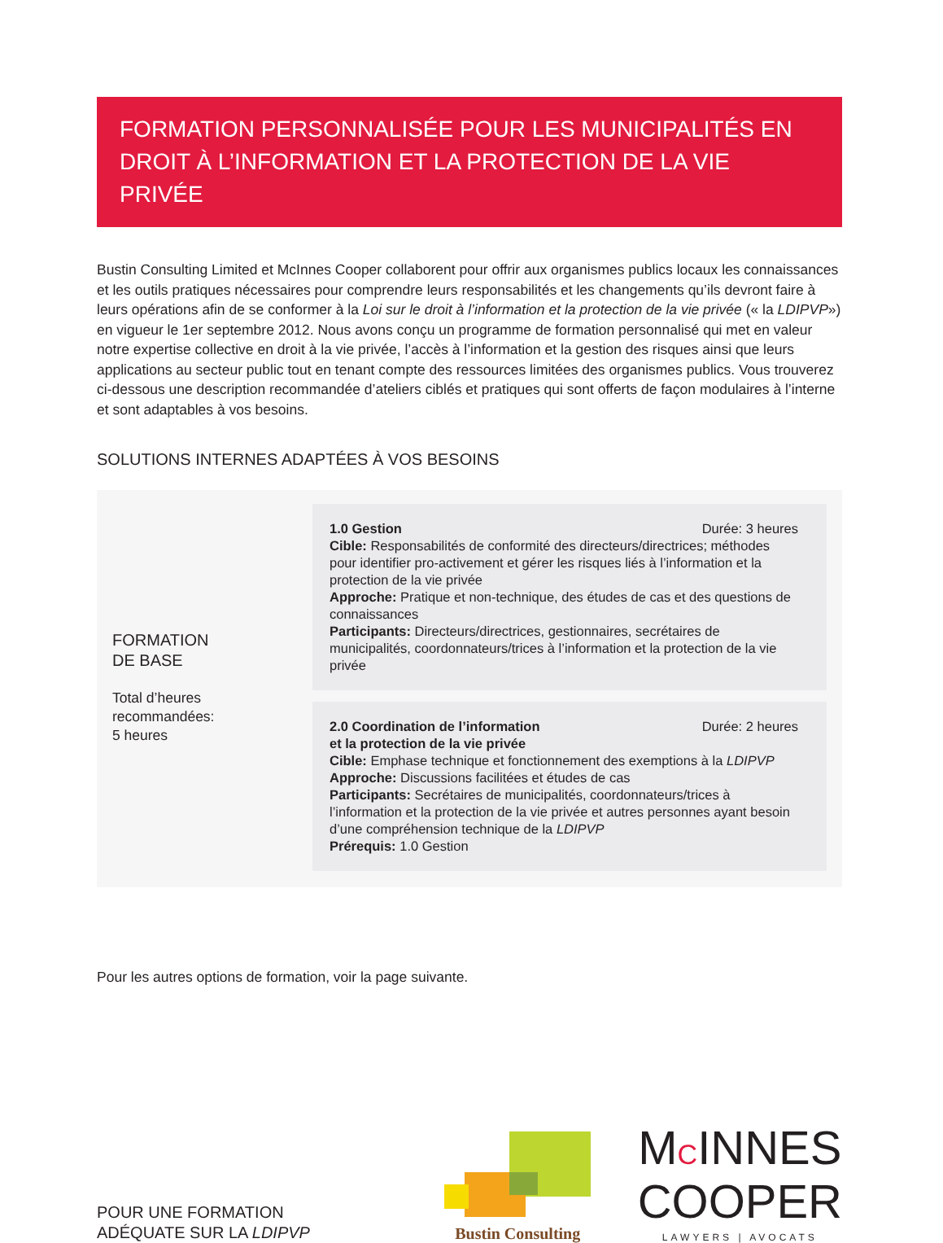FORMATION PERSONNALISÉE POUR LES MUNICIPALITÉS EN DROIT À L’INFORMATION ET LA PROTECTION DE LA VIE PRIVÉE
Bustin Consulting Limited et McInnes Cooper collaborent pour offrir aux organismes publics locaux les connaissances et les outils pratiques nécessaires pour comprendre leurs responsabilités et les changements qu’ils devront faire à leurs opérations afin de se conformer à la Loi sur le droit à l’information et la protection de la vie privée (« la LDIPVP») en vigueur le 1er septembre 2012. Nous avons conçu un programme de formation personnalisé qui met en valeur notre expertise collective en droit à la vie privée, l’accès à l’information et la gestion des risques ainsi que leurs applications au secteur public tout en tenant compte des ressources limitées des organismes publics. Vous trouverez ci-dessous une description recommandée d’ateliers ciblés et pratiques qui sont offerts de façon modulaires à l’interne et sont adaptables à vos besoins.
SOLUTIONS INTERNES ADAPTÉES À VOS BESOINS
FORMATION
DE BASE
Total d’heures
recommandées:
5 heures
1.0 Gestion Durée: 3 heures
Cible: Responsabilités de conformité des directeurs/directrices; méthodes pour identifier pro-activement et gérer les risques liés à l’information et la protection de la vie privée
Approche: Pratique et non-technique, des études de cas et des questions de connaissances
Participants: Directeurs/directrices, gestionnaires, secrétaires de municipalités, coordonnateurs/trices à l’information et la protection de la vie privée
2.0 Coordination de l’information
et la protection de la vie privée Durée: 2 heures
Cible: Emphase technique et fonctionnement des exemptions à la LDIPVP
Approche: Discussions facilitées et études de cas
Participants: Secrétaires de municipalités, coordonnateurs/trices à l’information et la protection de la vie privée et autres personnes ayant besoin d’une compréhension technique de la LDIPVP
Prérequis: 1.0 Gestion
Pour les autres options de formation, voir la page suivante.
POUR UNE FORMATION
ADÉQUATE SUR LA LDIPVP
Bustin Consulting
MCINNES
COOPER
LAWYERS | AVOCATS